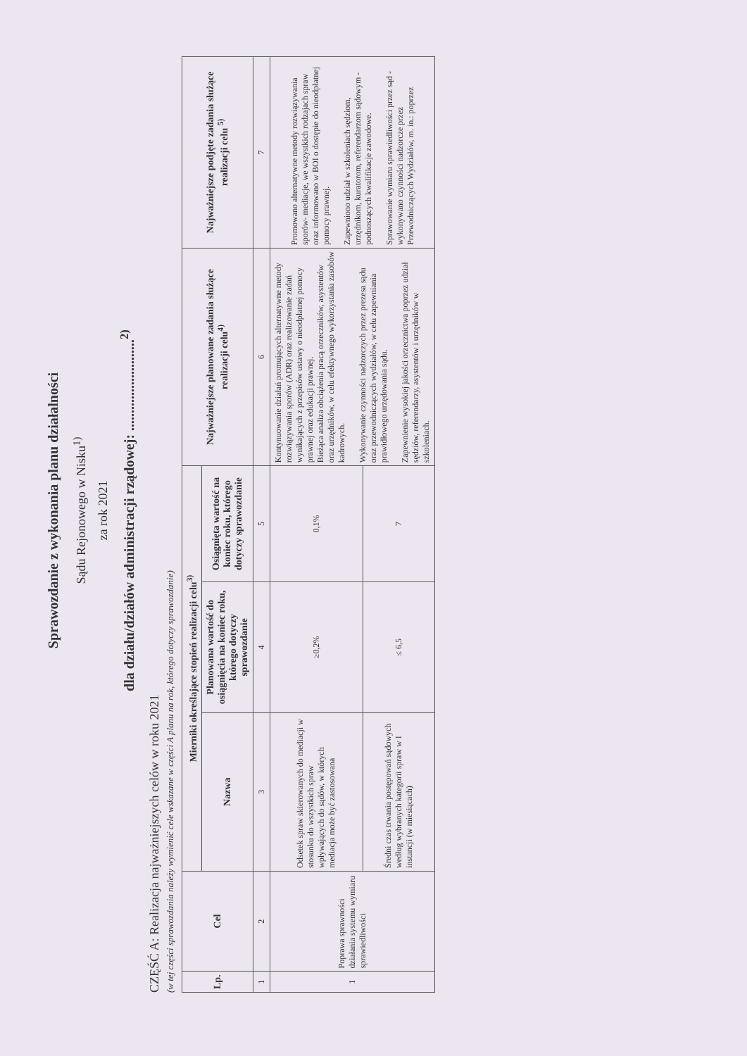Sprawozdanie z wykonania planu działalności
Sądu Rejonowego w Nisku<sup>1)</sup>
za rok 2021
dla działu/działów administracji rządowej: ..........................<sup>2)</sup>
CZĘŚĆ A: Realizacja najważniejszych celów w roku 2021
(w tej części sprawozdania należy wymienić cele wskazane w części A planu na rok, którego dotyczy sprawozdanie)
| Lp. | Cel | Mierniki określające stopień realizacji celu<sup>3)</sup> | | | Najważniejsze planowane zadania służące realizacji celu<sup>4)</sup> | Najważniejsze podjęte zadania służące realizacji celu <sup>5)</sup> |
| --- | --- | --- | --- | --- | --- | --- |
| | | Nazwa | Planowana wartość do osiągnięcia na koniec roku, którego dotyczy sprawozdanie | Osiągnięta wartość na koniec roku, którego dotyczy sprawozdanie | | |
| 1 | 2 | 3 | 4 | 5 | 6 | 7 |
| 1 | Poprawa sprawności działania systemu wymiaru sprawiedliwości | Odsetek spraw skierowanych do mediacji w stosunku do wszystkich spraw wpływających do sądów, w których mediacja może być zastosowana | ≥0,2% | 0,1% | Kontynuowanie działań promujących alternatywne metody rozwiązywania sporów (ADR) oraz realizowanie zadań wynikających z przepisów ustawy o nieodpłatnej pomocy prawnej oraz edukacji prawnej. Bieżąca analiza obciążenia pracą orzeczników, asystentów oraz urzędników, w celu efektywnego wykorzystania zasobów kadrowych. Wykonywanie czynności nadzorczych przez prezesa sądu oraz przewodniczących wydziałów, w celu zapewniania prawidłowego urzędowania sądu. Zapewnienie wysokiej jakości orzecznictwa poprzez udział sędziów, referendarzy, asystentów i urzędników w szkoleniach. | Promowano alternatywne metody rozwiązywania sporów- mediacje, we wszystkich rodzajach spraw oraz informowano w BOI o dostępie do nieodpłatnej pomocy prawnej. Zapewniono udział w szkoleniach sędziom, urzędnikom, kuratorom, referendarzom sądowym - podnoszących kwalifikacje zawodowe. Sprawowanie wymiaru sprawiedliwości przez sąd - wykonywano czynności nadzorcze przez Przewodniczących Wydziałów, m. in.: poprzez |
| | | Średni czas trwania postępowań sądowych według wybranych kategorii spraw w I instancji (w miesiącach) | ≤ 6,5 | 7 | | |